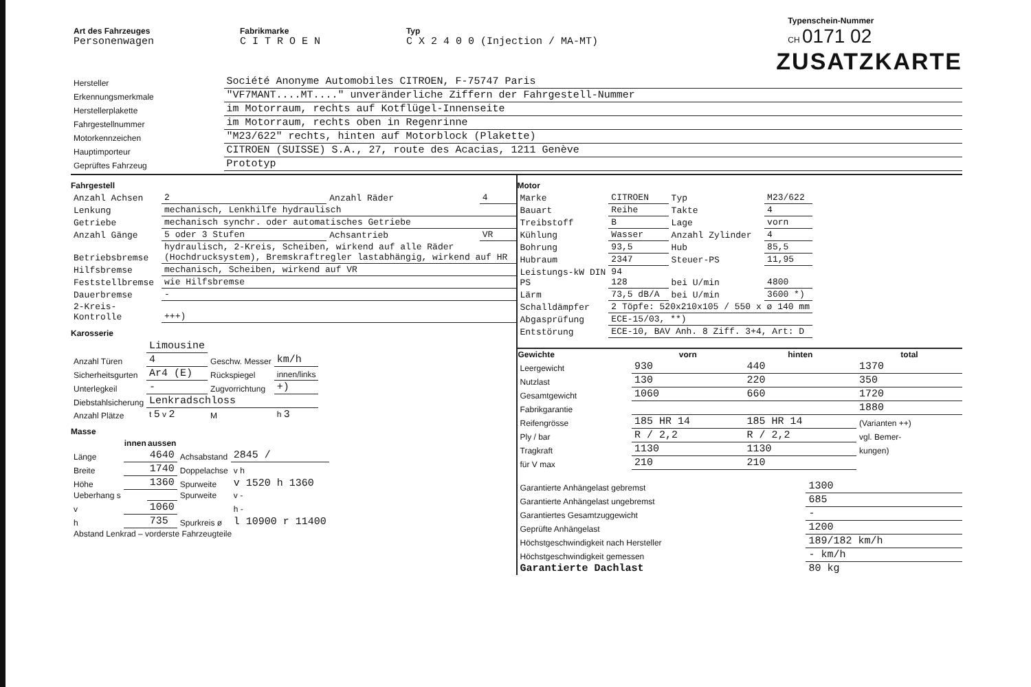| Art des Fahrzeuges Personenwagen | Fabrikmarke C I T R O E N | Typ C X 2 4 0 0 (Injection / MA-MT) | Typenschein-Nummer CH 0171 02 |
ZUSATZKARTE
| Hersteller | Société Anonyme Automobiles CITROEN, F-75747 Paris |
| Erkennungsmerkmale | "VF7MANT....MT...." unveränderliche Ziffern der Fahrgestell-Nummer |
| Herstellerplakette | im Motorraum, rechts auf Kotflügel-Innenseite |
| Fahrgestellnummer | im Motorraum, rechts oben in Regenrinne |
| Motorkennzeichen | "M23/622" rechts, hinten auf Motorblock (Plakette) |
| Hauptimporteur | CITROEN (SUISSE) S.A., 27, route des Acacias, 1211 Genève |
| Geprüftes Fahrzeug | Prototyp |
Fahrgestell
| Anzahl Achsen | 2 | Anzahl Räder | 4 |
| Lenkung | mechanisch, Lenkhilfe hydraulisch | | |
| Getriebe | mechanisch synchr. oder automatisches Getriebe | | |
| Anzahl Gänge | 5 oder 3 Stufen | Achsantrieb | VR |
| Betriebsbremse | hydraulisch, 2-Kreis, Scheiben, wirkend auf alle Räder (Hochdrucksystem), Bremskraftregler lastabhängig, wirkend auf HR | | |
| Hilfsbremse | mechanisch, Scheiben, wirkend auf VR | | |
| Feststellbremse | wie Hilfsbremse | | |
| Dauerbremse | - | | |
| 2-Kreis-Kontrolle | +++) | | |
Karosserie
| | Limousine | | |
| Anzahl Türen | 4 | Geschw. Messer | km/h |
| Sicherheitsgurten | Ar4 (E) | Rückspiegel | innen/links |
| Unterlegkeil | - | Zugvorrichtung | +) |
| Diebstahlsicherung | Lenkradschloss | | |
| Anzahl Plätze | t 5 v 2 | M | h 3 |
Masse
| | innen | aussen | | |
| --- | --- | --- | --- | --- |
| Länge | | 4640 | Achsabstand | 2845 / |
| Breite | | 1740 | Doppelachse | v h |
| Höhe | | 1360 | Spurweite | v 1520 h 1360 |
| Ueberhang s | | | Spurweite | v - |
| v | | 1060 | | h - |
| h | | 735 | Spurkreis ø | l 10900 r 11400 |
| Abstand Lenkrad – vorderste Fahrzeugteile | | | | |
Motor
| Marke | CITROEN | Typ | M23/622 |
| Bauart | Reihe | Takte | 4 |
| Treibstoff | B | Lage | vorn |
| Kühlung | Wasser | Anzahl Zylinder | 4 |
| Bohrung | 93,5 | Hub | 85,5 |
| Hubraum | 2347 | Steuer-PS | 11,95 |
| Leistungs-kW DIN PS | 94 128 | bei U/min | 4800 |
| Lärm | 73,5 dB/A | bei U/min | 3600 *) |
| Schalldämpfer | 2 Töpfe: 520x210x105 / 550 x ø 140 mm | | |
| Abgasprüfung | ECE-15/03, **) | | |
| Entstörung | ECE-10, BAV Anh. 8 Ziff. 3+4, Art: D | | |
| Gewichte | vorn | hinten | total |
| --- | --- | --- | --- |
| Leergewicht | 930 | 440 | 1370 |
| Nutzlast | 130 | 220 | 350 |
| Gesamtgewicht | 1060 | 660 | 1720 |
| Fabrikgarantie | | | 1880 |
| Reifengrösse | 185 HR 14 | 185 HR 14 | (Varianten ++) |
| Ply / bar | R / 2,2 | R / 2,2 | vgl. Bemer- |
| Tragkraft | 1130 | 1130 | kungen) |
| für V max | 210 | 210 | |
| Garantierte Anhängelast gebremst | 1300 |
| Garantierte Anhängelast ungebremst | 685 |
| Garantiertes Gesamtzuggewicht | - |
| Geprüfte Anhängelast | 1200 |
| Höchstgeschwindigkeit nach Hersteller | 189/182 km/h |
| Höchstgeschwindigkeit gemessen | - km/h |
| Garantierte Dachlast | 80 kg |